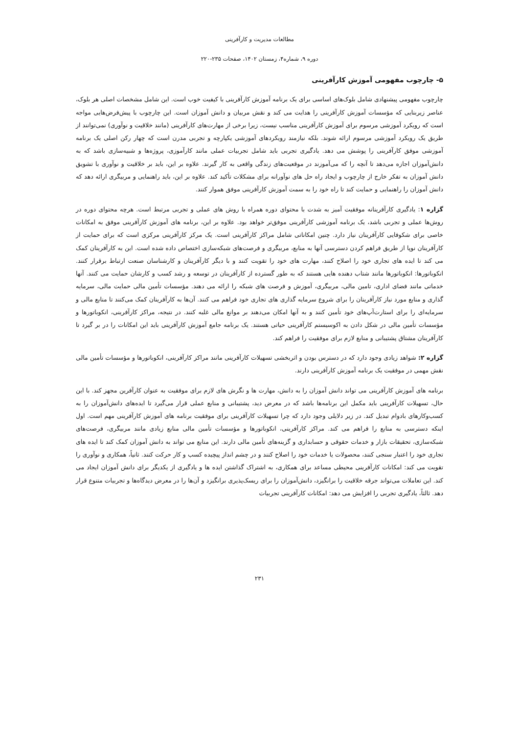مطالعات مدیریت و کارآفرینی
دوره ۹، شماره۴، زمستان ۱۴۰۲، صفحات ۲۳۵-۲۲۰
۵- چارچوب مفهومی آموزش کارآفرینی
چارچوب مفهومی پیشنهادی شامل بلوک‌های اساسی برای یک برنامه آموزش کارآفرینی با کیفیت خوب است. این شامل مشخصات اصلی هر بلوک، عناصر زیربنایی که مؤسسات آموزش کارآفرینی را هدایت می کند و نقش مربیان و دانش آموزان است. این چارچوب با پیش‌فرض‌هایی مواجه است که رویکرد آموزشی مرسوم برای آموزش کارآفرینی مناسب نیست، زیرا برخی از مهارت‌های کارآفرینی (مانند خلاقیت و نوآوری) نمی‌توانند از طریق یک رویکرد آموزشی مرسوم ارائه شوند. بلکه نیازمند رویکردهای آموزشی یکپارچه و تجربی مدرن است که چهار رکن اصلی یک برنامه آموزشی موفق کارآفرینی را پوشش می دهد. یادگیری تجربی باید شامل تجربیات عملی مانند کارآموزی، پروژه‌ها و شبیه‌سازی باشد که به دانش‌آموزان اجازه می‌دهد تا آنچه را که می‌آموزند در موقعیت‌های زندگی واقعی به کار گیرند. علاوه بر این، باید بر خلاقیت و نوآوری با تشویق دانش آموزان به تفکر خارج از چارچوب و ایجاد راه حل های نوآورانه برای مشکلات تأکید کند. علاوه بر این، باید راهنمایی و مربیگری ارائه دهد که دانش آموزان را راهنمایی و حمایت کند تا راه خود را به سمت آموزش کارآفرینی موفق هموار کنند.
گزاره ۱: یادگیری کارآفرینانه موفقیت آمیز به شدت با محتوای دوره همراه با روش های عملی و تجربی مرتبط است. هرچه محتوای دوره در روش‌ها عملی و تجربی باشد، یک برنامه آموزشی کارآفرینی موفق‌تر خواهد بود. علاوه بر این، برنامه های آموزش کارآفرینی موفق به امکانات خاصی برای شکوفایی کارآفرینان نیاز دارد. چنین امکاناتی شامل مراکز کارآفرینی است. یک مرکز کارآفرینی مرکزی است که برای حمایت از کارآفرینان نوپا از طریق فراهم کردن دسترسی آنها به منابع، مربیگری و فرصت‌های شبکه‌سازی اختصاص داده شده است. این به کارآفرینان کمک می کند تا ایده های تجاری خود را اصلاح کنند، مهارت های خود را تقویت کنند و با دیگر کارآفرینان و کارشناسان صنعت ارتباط برقرار کنند. انکوباتورها: انکوباتورها مانند شتاب دهنده هایی هستند که به طور گسترده از کارآفرینان در توسعه و رشد کسب و کارشان حمایت می کنند. آنها خدماتی مانند فضای اداری، تامین مالی، مربیگری، آموزش و فرصت های شبکه را ارائه می دهند. مؤسسات تأمین مالی حمایت مالی، سرمایه گذاری و منابع مورد نیاز کارآفرینان را برای شروع سرمایه گذاری های تجاری خود فراهم می کنند. آن‌ها به کارآفرینان کمک می‌کنند تا منابع مالی و سرمایه‌ای را برای استارت‌آپ‌های خود تأمین کنند و به آنها امکان می‌دهند بر موانع مالی غلبه کنند. در نتیجه، مراکز کارآفرینی، انکوباتورها و مؤسسات تأمین مالی در شکل دادن به اکوسیستم کارآفرینی حیاتی هستند. یک برنامه جامع آموزش کارآفرینی باید این امکانات را در بر گیرد تا کارآفرینان مشتاق پشتیبانی و منابع لازم برای موفقیت را فراهم کند.
گزاره ۲: شواهد زیادی وجود دارد که در دسترس بودن و اثربخشی تسهیلات کارآفرینی مانند مراکز کارآفرینی، انکوباتورها و مؤسسات تأمین مالی نقش مهمی در موفقیت یک برنامه آموزش کارآفرینی دارند.
برنامه های آموزش کارآفرینی می تواند دانش آموزان را به دانش، مهارت ها و نگرش های لازم برای موفقیت به عنوان کارآفرین مجهز کند. با این حال، تسهیلات کارآفرینی باید مکمل این برنامه‌ها باشد که در معرض دید، پشتیبانی و منابع عملی قرار می‌گیرد تا ایده‌های دانش‌آموزان را به کسب‌وکارهای بادوام تبدیل کند. در زیر دلایلی وجود دارد که چرا تسهیلات کارآفرینی برای موفقیت برنامه های آموزش کارآفرینی مهم است. اول اینکه دسترسی به منابع را فراهم می کند. مراکز کارآفرینی، انکوباتورها و مؤسسات تأمین مالی منابع زیادی مانند مربیگری، فرصت‌های شبکه‌سازی، تحقیقات بازار و خدمات حقوقی و حسابداری و گزینه‌های تأمین مالی دارند. این منابع می تواند به دانش آموزان کمک کند تا ایده های تجاری خود را اعتبار سنجی کنند، محصولات یا خدمات خود را اصلاح کنند و در چشم انداز پیچیده کسب و کار حرکت کنند. ثانیاً، همکاری و نوآوری را تقویت می کند: امکانات کارآفرینی محیطی مساعد برای همکاری، به اشتراک گذاشتن ایده ها و یادگیری از یکدیگر برای دانش آموزان ایجاد می کند. این تعاملات می‌تواند جرقه خلاقیت را برانگیزد، دانش‌آموزان را برای ریسک‌پذیری برانگیزد و آن‌ها را در معرض دیدگاه‌ها و تجربیات متنوع قرار دهد. ثالثاً، یادگیری تجربی را افزایش می دهد: امکانات کارآفرینی تجربیات
۲۳۱